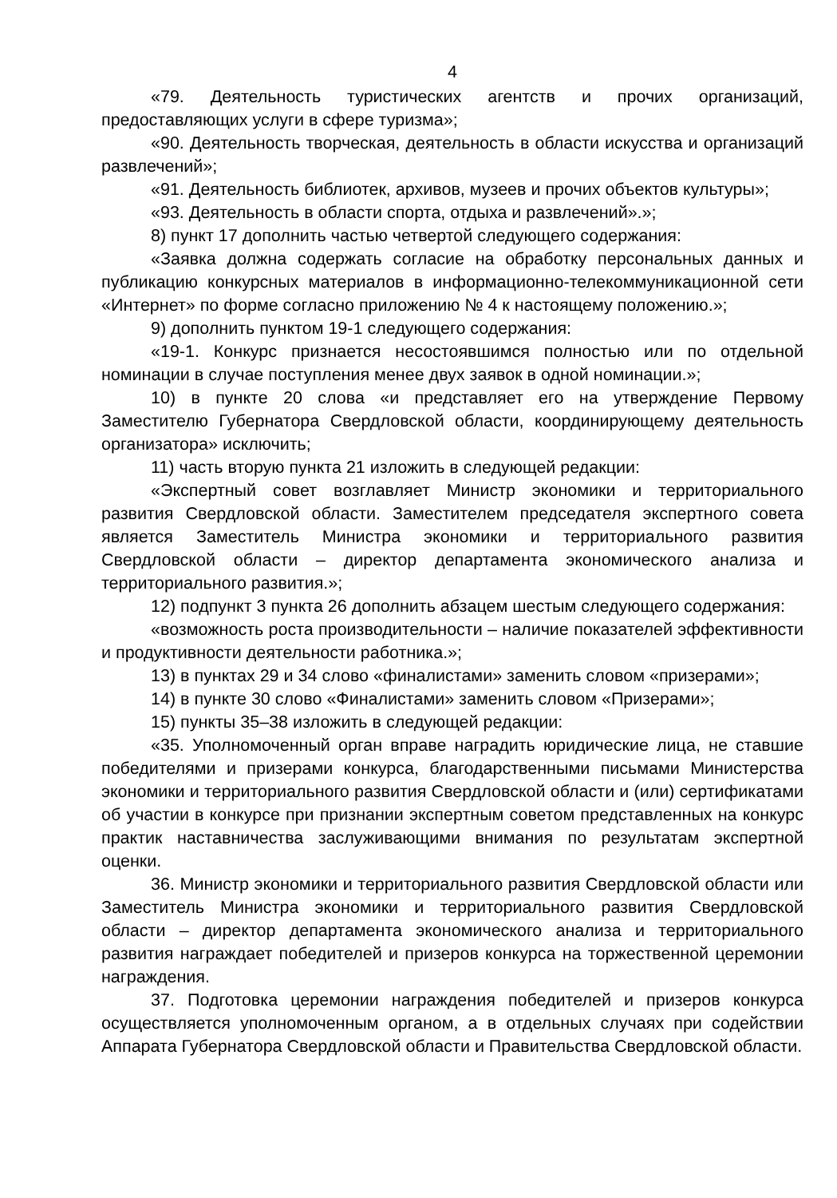4
«79. Деятельность туристических агентств и прочих организаций, предоставляющих услуги в сфере туризма»;
«90. Деятельность творческая, деятельность в области искусства и организаций развлечений»;
«91. Деятельность библиотек, архивов, музеев и прочих объектов культуры»;
«93. Деятельность в области спорта, отдыха и развлечений».»;
8) пункт 17 дополнить частью четвертой следующего содержания:
«Заявка должна содержать согласие на обработку персональных данных и публикацию конкурсных материалов в информационно-телекоммуникационной сети «Интернет» по форме согласно приложению № 4 к настоящему положению.»;
9) дополнить пунктом 19-1 следующего содержания:
«19-1. Конкурс признается несостоявшимся полностью или по отдельной номинации в случае поступления менее двух заявок в одной номинации.»;
10) в пункте 20 слова «и представляет его на утверждение Первому Заместителю Губернатора Свердловской области, координирующему деятельность организатора» исключить;
11) часть вторую пункта 21 изложить в следующей редакции:
«Экспертный совет возглавляет Министр экономики и территориального развития Свердловской области. Заместителем председателя экспертного совета является Заместитель Министра экономики и территориального развития Свердловской области – директор департамента экономического анализа и территориального развития.»;
12) подпункт 3 пункта 26 дополнить абзацем шестым следующего содержания:
«возможность роста производительности – наличие показателей эффективности и продуктивности деятельности работника.»;
13) в пунктах 29 и 34 слово «финалистами» заменить словом «призерами»;
14) в пункте 30 слово «Финалистами» заменить словом «Призерами»;
15) пункты 35–38 изложить в следующей редакции:
«35. Уполномоченный орган вправе наградить юридические лица, не ставшие победителями и призерами конкурса, благодарственными письмами Министерства экономики и территориального развития Свердловской области и (или) сертификатами об участии в конкурсе при признании экспертным советом представленных на конкурс практик наставничества заслуживающими внимания по результатам экспертной оценки.
36. Министр экономики и территориального развития Свердловской области или Заместитель Министра экономики и территориального развития Свердловской области – директор департамента экономического анализа и территориального развития награждает победителей и призеров конкурса на торжественной церемонии награждения.
37. Подготовка церемонии награждения победителей и призеров конкурса осуществляется уполномоченным органом, а в отдельных случаях при содействии Аппарата Губернатора Свердловской области и Правительства Свердловской области.